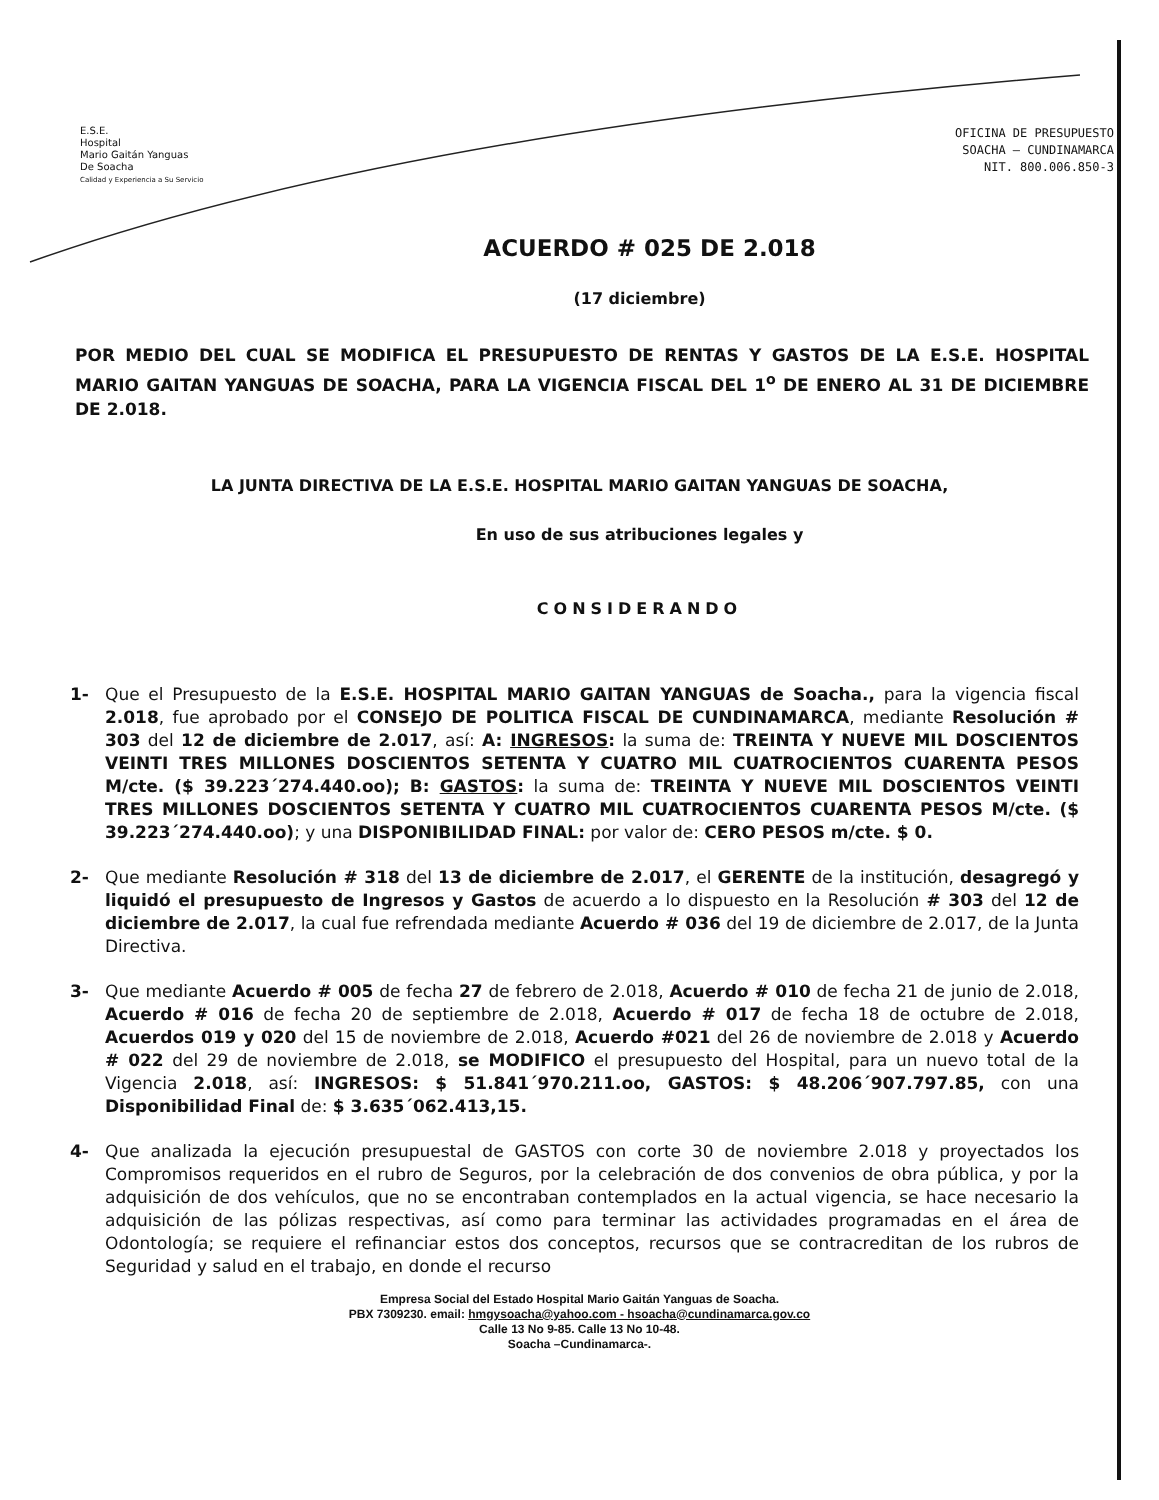E.S.E.
Hospital
Mario Gaitán Yanguas
De Soacha
Calidad y Experiencia a Su Servicio
OFICINA DE PRESUPUESTO
SOACHA – CUNDINAMARCA
NIT. 800.006.850-3
ACUERDO # 025 DE 2.018
(17 diciembre)
POR MEDIO DEL CUAL SE MODIFICA EL PRESUPUESTO DE RENTAS Y GASTOS DE LA E.S.E. HOSPITAL MARIO GAITAN YANGUAS DE SOACHA, PARA LA VIGENCIA FISCAL DEL 1<sup>o</sup> DE ENERO AL 31 DE DICIEMBRE DE 2.018.
LA JUNTA DIRECTIVA DE LA E.S.E. HOSPITAL MARIO GAITAN YANGUAS DE SOACHA,
En uso de sus atribuciones legales y
CONSIDERANDO
1- Que el Presupuesto de la E.S.E. HOSPITAL MARIO GAITAN YANGUAS de Soacha., para la vigencia fiscal 2.018, fue aprobado por el CONSEJO DE POLITICA FISCAL DE CUNDINAMARCA, mediante Resolución # 303 del 12 de diciembre de 2.017, así: A: INGRESOS: la suma de: TREINTA Y NUEVE MIL DOSCIENTOS VEINTI TRES MILLONES DOSCIENTOS SETENTA Y CUATRO MIL CUATROCIENTOS CUARENTA PESOS M/cte. ($ 39.223´274.440.oo); B: GASTOS: la suma de: TREINTA Y NUEVE MIL DOSCIENTOS VEINTI TRES MILLONES DOSCIENTOS SETENTA Y CUATRO MIL CUATROCIENTOS CUARENTA PESOS M/cte. ($ 39.223´274.440.oo); y una DISPONIBILIDAD FINAL: por valor de: CERO PESOS m/cte. $ 0.
2- Que mediante Resolución # 318 del 13 de diciembre de 2.017, el GERENTE de la institución, desagregó y liquidó el presupuesto de Ingresos y Gastos de acuerdo a lo dispuesto en la Resolución # 303 del 12 de diciembre de 2.017, la cual fue refrendada mediante Acuerdo # 036 del 19 de diciembre de 2.017, de la Junta Directiva.
3- Que mediante Acuerdo # 005 de fecha 27 de febrero de 2.018, Acuerdo # 010 de fecha 21 de junio de 2.018, Acuerdo # 016 de fecha 20 de septiembre de 2.018, Acuerdo # 017 de fecha 18 de octubre de 2.018, Acuerdos 019 y 020 del 15 de noviembre de 2.018, Acuerdo #021 del 26 de noviembre de 2.018 y Acuerdo # 022 del 29 de noviembre de 2.018, se MODIFICO el presupuesto del Hospital, para un nuevo total de la Vigencia 2.018, así: INGRESOS: $ 51.841´970.211.oo, GASTOS: $ 48.206´907.797.85, con una Disponibilidad Final de: $ 3.635´062.413,15.
4- Que analizada la ejecución presupuestal de GASTOS con corte 30 de noviembre 2.018 y proyectados los Compromisos requeridos en el rubro de Seguros, por la celebración de dos convenios de obra pública, y por la adquisición de dos vehículos, que no se encontraban contemplados en la actual vigencia, se hace necesario la adquisición de las pólizas respectivas, así como para terminar las actividades programadas en el área de Odontología; se requiere el refinanciar estos dos conceptos, recursos que se contracreditan de los rubros de Seguridad y salud en el trabajo, en donde el recurso
Empresa Social del Estado Hospital Mario Gaitán Yanguas de Soacha.
PBX 7309230. email: hmgysoacha@yahoo.com - hsoacha@cundinamarca.gov.co
Calle 13 No 9-85. Calle 13 No 10-48.
Soacha –Cundinamarca-.